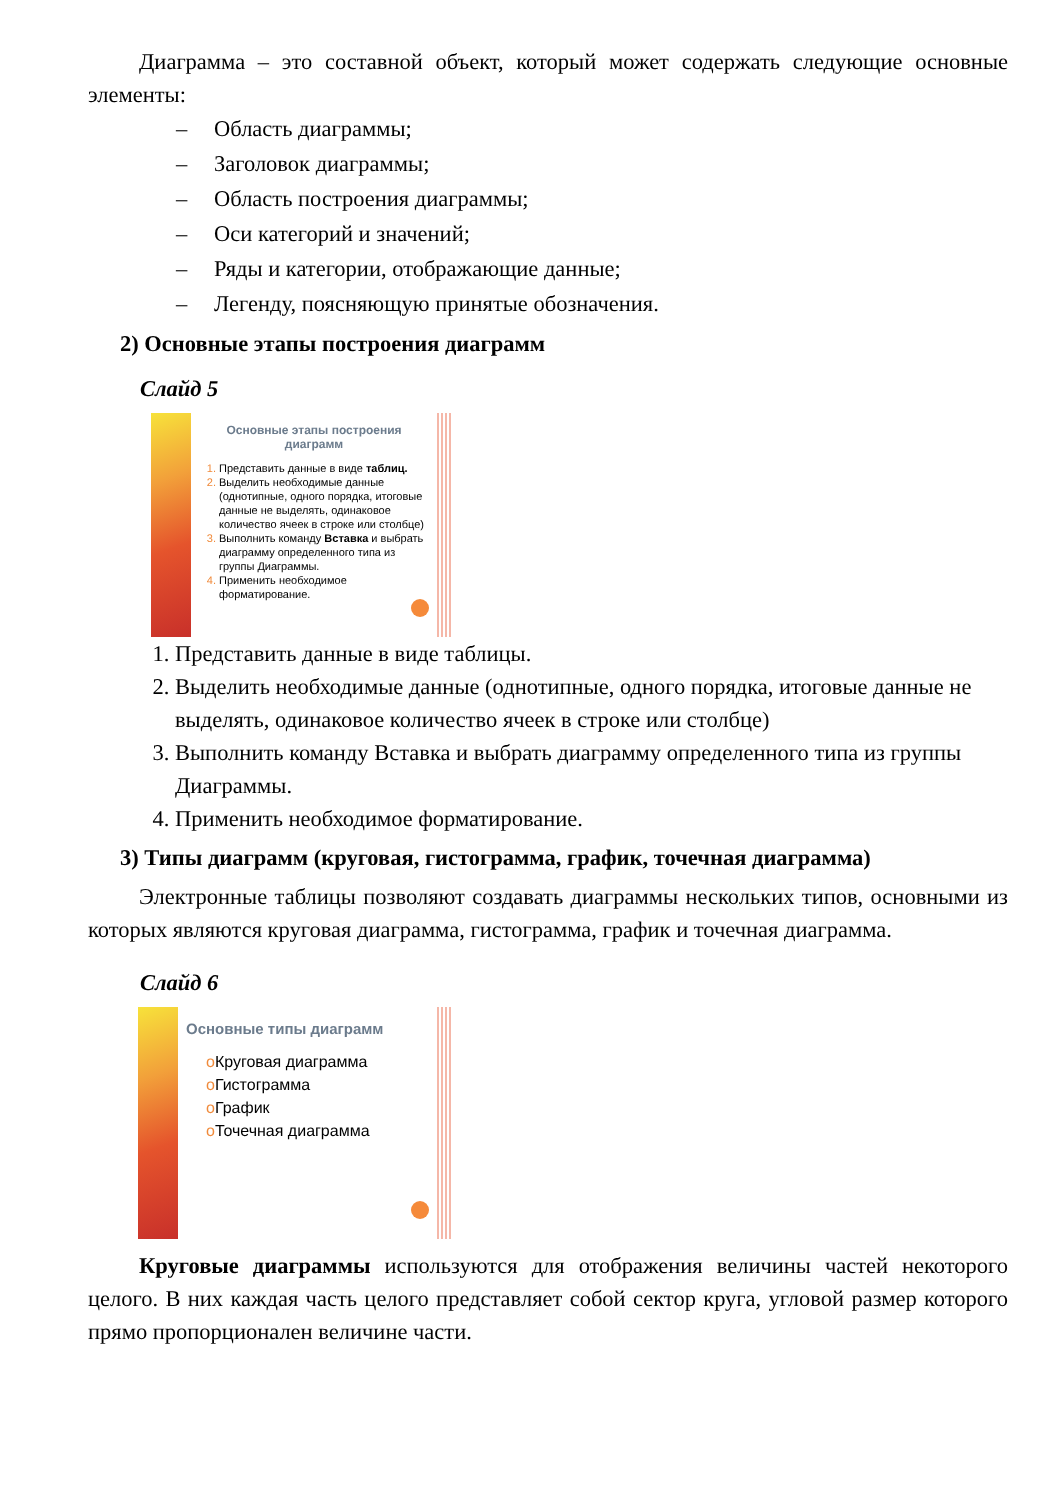Диаграмма – это составной объект, который может содержать следующие основные элементы:
– Область диаграммы;
– Заголовок диаграммы;
– Область построения диаграммы;
– Оси категорий и значений;
– Ряды и категории, отображающие данные;
– Легенду, поясняющую принятые обозначения.
2) Основные этапы построения диаграмм
Слайд 5
Основные этапы построения диаграмм
Представить данные в виде таблиц.
Выделить необходимые данные (однотипные, одного порядка, итоговые данные не выделять, одинаковое количество ячеек в строке или столбце)
Выполнить команду Вставка и выбрать диаграмму определенного типа из группы Диаграммы.
Применить необходимое форматирование.
Представить данные в виде таблицы.
Выделить необходимые данные (однотипные, одного порядка, итоговые данные не выделять, одинаковое количество ячеек в строке или столбце)
Выполнить команду Вставка и выбрать диаграмму определенного типа из группы Диаграммы.
Применить необходимое форматирование.
3) Типы диаграмм (круговая, гистограмма, график, точечная диаграмма)
Электронные таблицы позволяют создавать диаграммы нескольких типов, основными из которых являются круговая диаграмма, гистограмма, график и точечная диаграмма.
Слайд 6
Основные типы диаграмм
o Круговая диаграмма
o Гистограмма
o График
o Точечная диаграмма
Круговые диаграммы используются для отображения величины частей некоторого целого. В них каждая часть целого представляет собой сектор круга, угловой размер которого прямо пропорционален величине части.